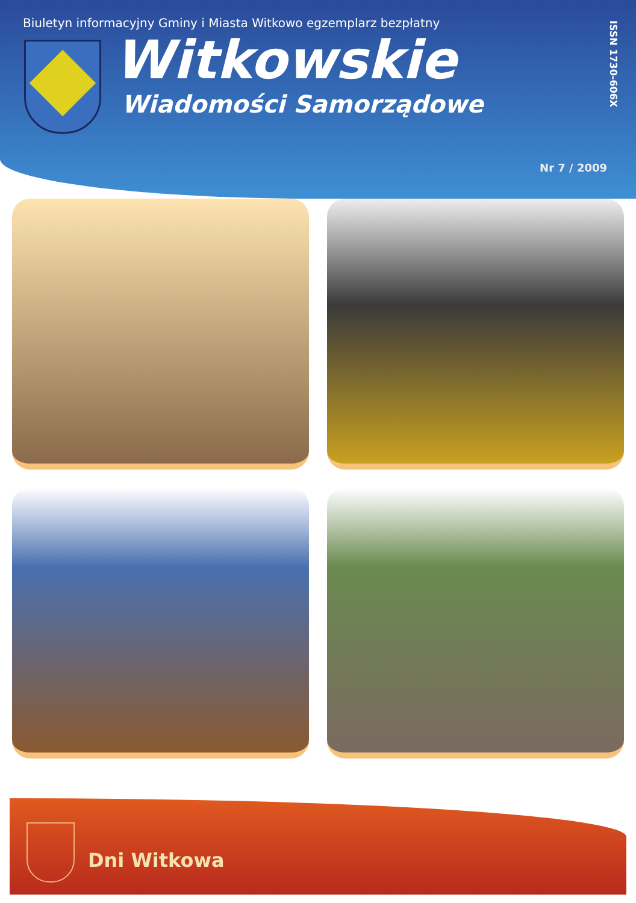Biuletyn informacyjny Gminy i Miasta Witkowo egzemplarz bezpłatny
Witkowskie
Wiadomości Samorządowe
ISSN 1730-606X
Nr 7 / 2009
Dni Witkowa